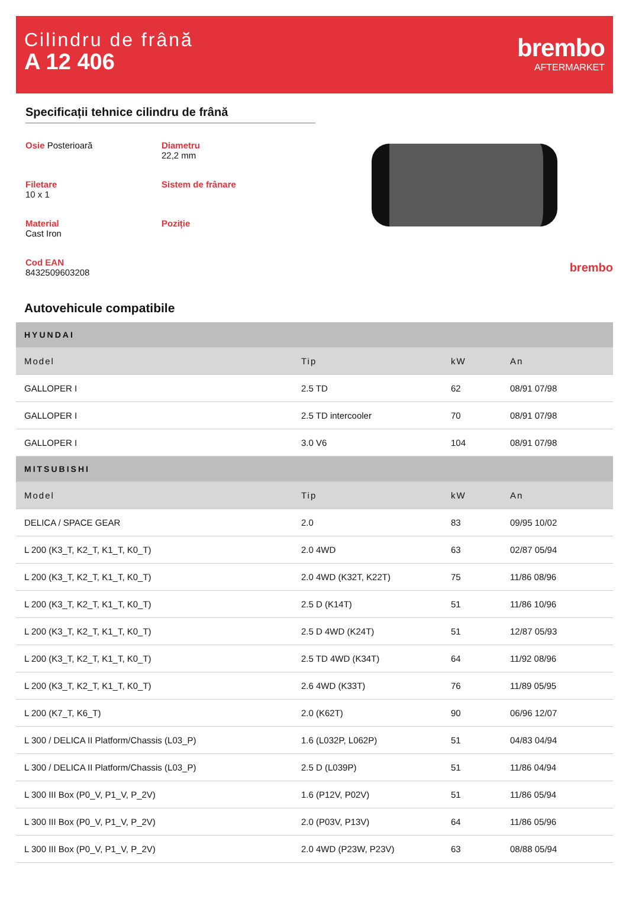Cilindru de frână
A 12 406
brembo
AFTERMARKET
Specificații tehnice cilindru de frână
Osie Posterioară
Diametru
22,2 mm
Filetare
10 x 1
Sistem de frânare
Material
Cast Iron
Poziție
Cod EAN
8432509603208
brembo
Autovehicule compatibile
| HYUNDAI | | | |
| Model | Tip | kW | An |
| GALLOPER I | 2.5 TD | 62 | 08/91 07/98 |
| GALLOPER I | 2.5 TD intercooler | 70 | 08/91 07/98 |
| GALLOPER I | 3.0 V6 | 104 | 08/91 07/98 |
| MITSUBISHI | | | |
| Model | Tip | kW | An |
| DELICA / SPACE GEAR | 2.0 | 83 | 09/95 10/02 |
| L 200 (K3_T, K2_T, K1_T, K0_T) | 2.0 4WD | 63 | 02/87 05/94 |
| L 200 (K3_T, K2_T, K1_T, K0_T) | 2.0 4WD (K32T, K22T) | 75 | 11/86 08/96 |
| L 200 (K3_T, K2_T, K1_T, K0_T) | 2.5 D (K14T) | 51 | 11/86 10/96 |
| L 200 (K3_T, K2_T, K1_T, K0_T) | 2.5 D 4WD (K24T) | 51 | 12/87 05/93 |
| L 200 (K3_T, K2_T, K1_T, K0_T) | 2.5 TD 4WD (K34T) | 64 | 11/92 08/96 |
| L 200 (K3_T, K2_T, K1_T, K0_T) | 2.6 4WD (K33T) | 76 | 11/89 05/95 |
| L 200 (K7_T, K6_T) | 2.0 (K62T) | 90 | 06/96 12/07 |
| L 300 / DELICA II Platform/Chassis (L03_P) | 1.6 (L032P, L062P) | 51 | 04/83 04/94 |
| L 300 / DELICA II Platform/Chassis (L03_P) | 2.5 D (L039P) | 51 | 11/86 04/94 |
| L 300 III Box (P0_V, P1_V, P_2V) | 1.6 (P12V, P02V) | 51 | 11/86 05/94 |
| L 300 III Box (P0_V, P1_V, P_2V) | 2.0 (P03V, P13V) | 64 | 11/86 05/96 |
| L 300 III Box (P0_V, P1_V, P_2V) | 2.0 4WD (P23W, P23V) | 63 | 08/88 05/94 |